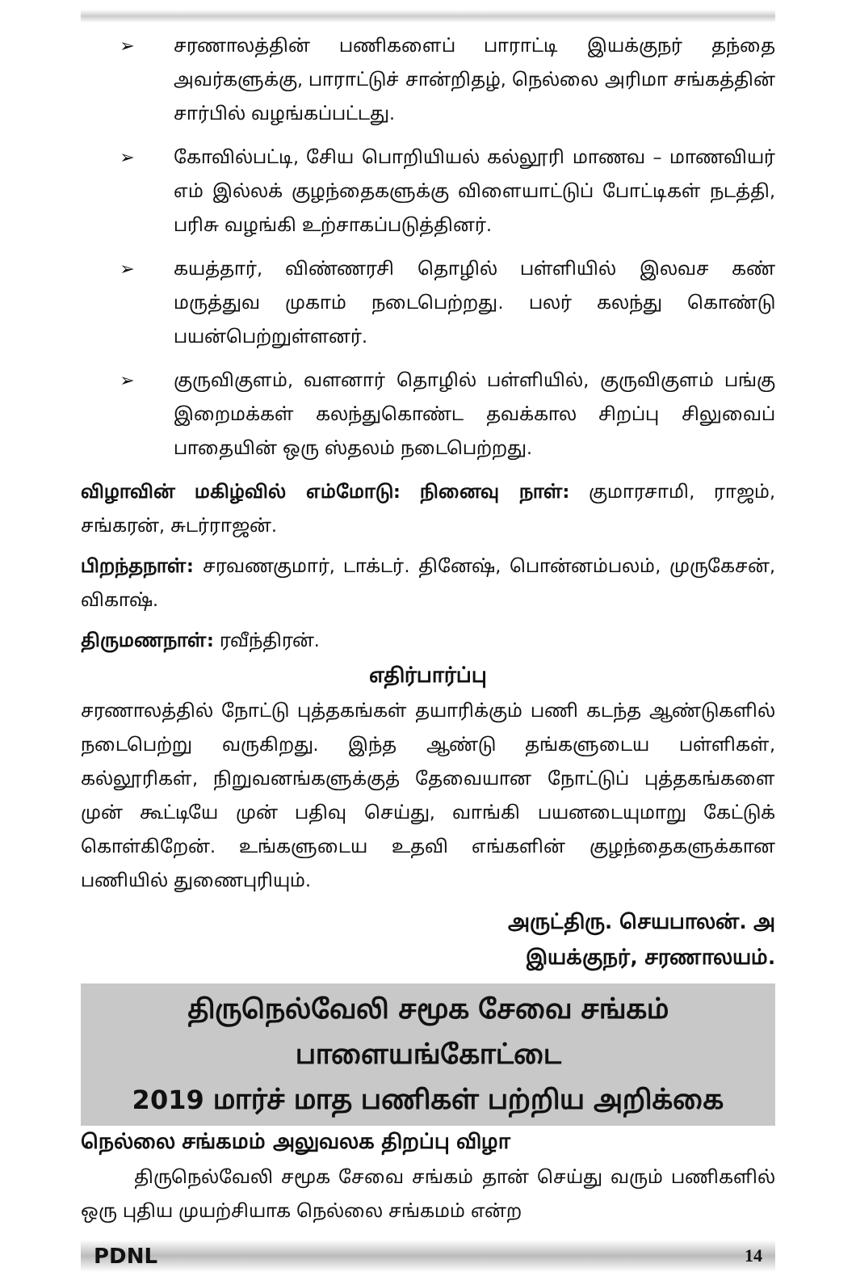➢ சரணாலத்தின் பணிகளைப் பாராட்டி இயக்குநர் தந்தை அவர்களுக்கு, பாராட்டுச் சான்றிதழ், நெல்லை அரிமா சங்கத்தின் சார்பில் வழங்கப்பட்டது.
➢ கோவில்பட்டி, சேிய பொறியியல் கல்லூரி மாணவ – மாணவியர் எம் இல்லக் குழந்தைகளுக்கு விளையாட்டுப் போட்டிகள் நடத்தி, பரிசு வழங்கி உற்சாகப்படுத்தினர்.
➢ கயத்தார், விண்ணரசி தொழில் பள்ளியில் இலவச கண் மருத்துவ முகாம் நடைபெற்றது. பலர் கலந்து கொண்டு பயன்பெற்றுள்ளனர்.
➢ குருவிகுளம், வளனார் தொழில் பள்ளியில், குருவிகுளம் பங்கு இறைமக்கள் கலந்துகொண்ட தவக்கால சிறப்பு சிலுவைப் பாதையின் ஒரு ஸ்தலம் நடைபெற்றது.
விழாவின் மகிழ்வில் எம்மோடு: நினைவு நாள்: குமாரசாமி, ராஜம், சங்கரன், சுடர்ராஜன்.
பிறந்தநாள்: சரவணகுமார், டாக்டர். தினேஷ், பொன்னம்பலம், முருகேசன், விகாஷ்.
திருமணநாள்: ரவீந்திரன்.
எதிர்பார்ப்பு
சரணாலத்தில் நோட்டு புத்தகங்கள் தயாரிக்கும் பணி கடந்த ஆண்டுகளில் நடைபெற்று வருகிறது. இந்த ஆண்டு தங்களுடைய பள்ளிகள், கல்லூரிகள், நிறுவனங்களுக்குத் தேவையான நோட்டுப் புத்தகங்களை முன் கூட்டியே முன் பதிவு செய்து, வாங்கி பயனடையுமாறு கேட்டுக் கொள்கிறேன். உங்களுடைய உதவி எங்களின் குழந்தைகளுக்கான பணியில் துணைபுரியும்.
அருட்திரு. செயபாலன். அ
இயக்குநர், சரணாலயம்.
திருநெல்வேலி சமூக சேவை சங்கம்
பாளையங்கோட்டை
2019 மார்ச் மாத பணிகள் பற்றிய அறிக்கை
நெல்லை சங்கமம் அலுவலக திறப்பு விழா
   திருநெல்வேலி சமூக சேவை சங்கம் தான் செய்து வரும் பணிகளில் ஒரு புதிய முயற்சியாக நெல்லை சங்கமம் என்ற
PDNL 14